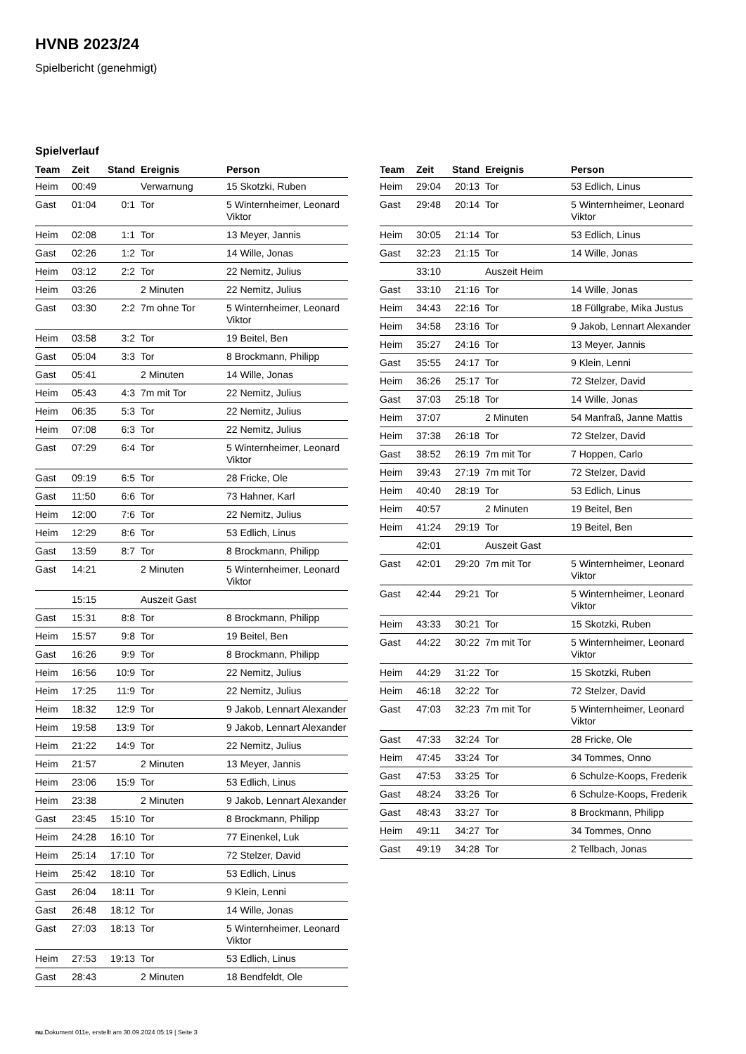HVNB 2023/24
Spielbericht (genehmigt)
Spielverlauf
| Team | Zeit | Stand | Ereignis | Person |
| --- | --- | --- | --- | --- |
| Heim | 00:49 | | Verwarnung | 15 Skotzki, Ruben |
| Gast | 01:04 | 0:1 | Tor | 5 Winternheimer, Leonard Viktor |
| Heim | 02:08 | 1:1 | Tor | 13 Meyer, Jannis |
| Gast | 02:26 | 1:2 | Tor | 14 Wille, Jonas |
| Heim | 03:12 | 2:2 | Tor | 22 Nemitz, Julius |
| Heim | 03:26 | | 2 Minuten | 22 Nemitz, Julius |
| Gast | 03:30 | 2:2 | 7m ohne Tor | 5 Winternheimer, Leonard Viktor |
| Heim | 03:58 | 3:2 | Tor | 19 Beitel, Ben |
| Gast | 05:04 | 3:3 | Tor | 8 Brockmann, Philipp |
| Gast | 05:41 | | 2 Minuten | 14 Wille, Jonas |
| Heim | 05:43 | 4:3 | 7m mit Tor | 22 Nemitz, Julius |
| Heim | 06:35 | 5:3 | Tor | 22 Nemitz, Julius |
| Heim | 07:08 | 6:3 | Tor | 22 Nemitz, Julius |
| Gast | 07:29 | 6:4 | Tor | 5 Winternheimer, Leonard Viktor |
| Gast | 09:19 | 6:5 | Tor | 28 Fricke, Ole |
| Gast | 11:50 | 6:6 | Tor | 73 Hahner, Karl |
| Heim | 12:00 | 7:6 | Tor | 22 Nemitz, Julius |
| Heim | 12:29 | 8:6 | Tor | 53 Edlich, Linus |
| Gast | 13:59 | 8:7 | Tor | 8 Brockmann, Philipp |
| Gast | 14:21 | | 2 Minuten | 5 Winternheimer, Leonard Viktor |
| | 15:15 | | Auszeit Gast | |
| Gast | 15:31 | 8:8 | Tor | 8 Brockmann, Philipp |
| Heim | 15:57 | 9:8 | Tor | 19 Beitel, Ben |
| Gast | 16:26 | 9:9 | Tor | 8 Brockmann, Philipp |
| Heim | 16:56 | 10:9 | Tor | 22 Nemitz, Julius |
| Heim | 17:25 | 11:9 | Tor | 22 Nemitz, Julius |
| Heim | 18:32 | 12:9 | Tor | 9 Jakob, Lennart Alexander |
| Heim | 19:58 | 13:9 | Tor | 9 Jakob, Lennart Alexander |
| Heim | 21:22 | 14:9 | Tor | 22 Nemitz, Julius |
| Heim | 21:57 | | 2 Minuten | 13 Meyer, Jannis |
| Heim | 23:06 | 15:9 | Tor | 53 Edlich, Linus |
| Heim | 23:38 | | 2 Minuten | 9 Jakob, Lennart Alexander |
| Gast | 23:45 | 15:10 | Tor | 8 Brockmann, Philipp |
| Heim | 24:28 | 16:10 | Tor | 77 Einenkel, Luk |
| Heim | 25:14 | 17:10 | Tor | 72 Stelzer, David |
| Heim | 25:42 | 18:10 | Tor | 53 Edlich, Linus |
| Gast | 26:04 | 18:11 | Tor | 9 Klein, Lenni |
| Gast | 26:48 | 18:12 | Tor | 14 Wille, Jonas |
| Gast | 27:03 | 18:13 | Tor | 5 Winternheimer, Leonard Viktor |
| Heim | 27:53 | 19:13 | Tor | 53 Edlich, Linus |
| Gast | 28:43 | | 2 Minuten | 18 Bendfeldt, Ole |
| Team | Zeit | Stand | Ereignis | Person |
| --- | --- | --- | --- | --- |
| Heim | 29:04 | 20:13 | Tor | 53 Edlich, Linus |
| Gast | 29:48 | 20:14 | Tor | 5 Winternheimer, Leonard Viktor |
| Heim | 30:05 | 21:14 | Tor | 53 Edlich, Linus |
| Gast | 32:23 | 21:15 | Tor | 14 Wille, Jonas |
| | 33:10 | | Auszeit Heim | |
| Gast | 33:10 | 21:16 | Tor | 14 Wille, Jonas |
| Heim | 34:43 | 22:16 | Tor | 18 Füllgrabe, Mika Justus |
| Heim | 34:58 | 23:16 | Tor | 9 Jakob, Lennart Alexander |
| Heim | 35:27 | 24:16 | Tor | 13 Meyer, Jannis |
| Gast | 35:55 | 24:17 | Tor | 9 Klein, Lenni |
| Heim | 36:26 | 25:17 | Tor | 72 Stelzer, David |
| Gast | 37:03 | 25:18 | Tor | 14 Wille, Jonas |
| Heim | 37:07 | | 2 Minuten | 54 Manfraß, Janne Mattis |
| Heim | 37:38 | 26:18 | Tor | 72 Stelzer, David |
| Gast | 38:52 | 26:19 | 7m mit Tor | 7 Hoppen, Carlo |
| Heim | 39:43 | 27:19 | 7m mit Tor | 72 Stelzer, David |
| Heim | 40:40 | 28:19 | Tor | 53 Edlich, Linus |
| Heim | 40:57 | | 2 Minuten | 19 Beitel, Ben |
| Heim | 41:24 | 29:19 | Tor | 19 Beitel, Ben |
| | 42:01 | | Auszeit Gast | |
| Gast | 42:01 | 29:20 | 7m mit Tor | 5 Winternheimer, Leonard Viktor |
| Gast | 42:44 | 29:21 | Tor | 5 Winternheimer, Leonard Viktor |
| Heim | 43:33 | 30:21 | Tor | 15 Skotzki, Ruben |
| Gast | 44:22 | 30:22 | 7m mit Tor | 5 Winternheimer, Leonard Viktor |
| Heim | 44:29 | 31:22 | Tor | 15 Skotzki, Ruben |
| Heim | 46:18 | 32:22 | Tor | 72 Stelzer, David |
| Gast | 47:03 | 32:23 | 7m mit Tor | 5 Winternheimer, Leonard Viktor |
| Gast | 47:33 | 32:24 | Tor | 28 Fricke, Ole |
| Heim | 47:45 | 33:24 | Tor | 34 Tommes, Onno |
| Gast | 47:53 | 33:25 | Tor | 6 Schulze-Koops, Frederik |
| Gast | 48:24 | 33:26 | Tor | 6 Schulze-Koops, Frederik |
| Gast | 48:43 | 33:27 | Tor | 8 Brockmann, Philipp |
| Heim | 49:11 | 34:27 | Tor | 34 Tommes, Onno |
| Gast | 49:19 | 34:28 | Tor | 2 Tellbach, Jonas |
nu.Dokument 011e, erstellt am 30.09.2024 05:19 | Seite 3